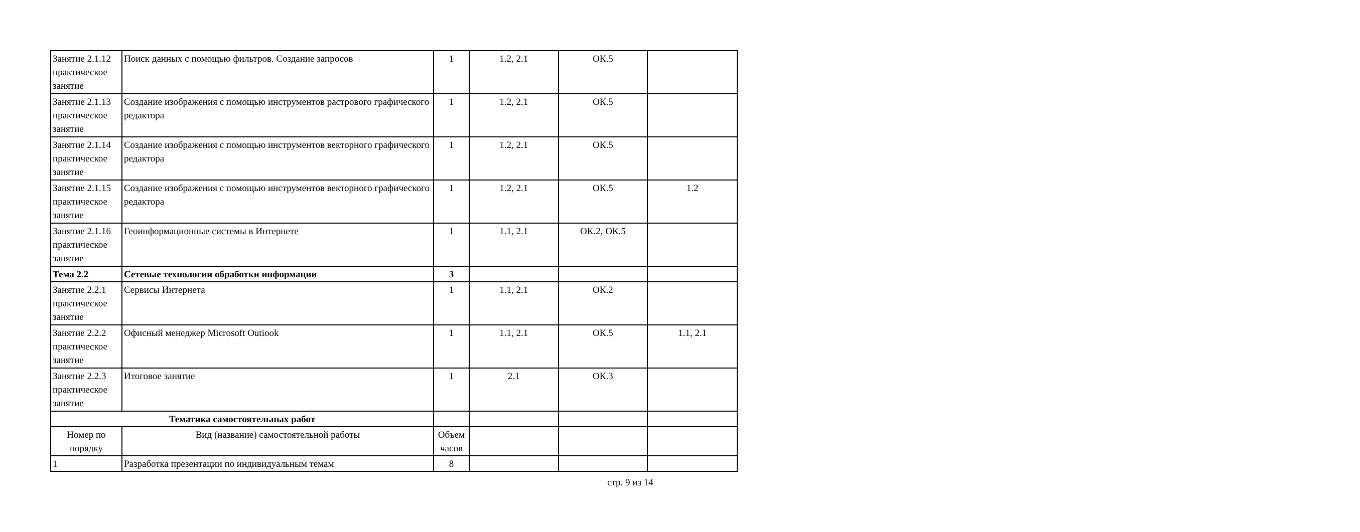| Занятие 2.1.12 практическое занятие | Поиск данных с помощью фильтров. Создание запросов | 1 | 1.2, 2.1 | ОК.5 | |
| Занятие 2.1.13 практическое занятие | Создание изображения с помощью инструментов растрового графического редактора | 1 | 1.2, 2.1 | ОК.5 | |
| Занятие 2.1.14 практическое занятие | Создание изображения с помощью инструментов векторного графического редактора | 1 | 1.2, 2.1 | ОК.5 | |
| Занятие 2.1.15 практическое занятие | Создание изображения с помощью инструментов векторного графического редактора | 1 | 1.2, 2.1 | ОК.5 | 1.2 |
| Занятие 2.1.16 практическое занятие | Геоинформационные системы в Интернете | 1 | 1.1, 2.1 | ОК.2, ОК.5 | |
| Тема 2.2 | Сетевые технологии обработки информации | 3 | | | |
| Занятие 2.2.1 практическое занятие | Сервисы Интернета | 1 | 1.1, 2.1 | ОК.2 | |
| Занятие 2.2.2 практическое занятие | Офисный менеджер Microsoft Outiook | 1 | 1.1, 2.1 | ОК.5 | 1.1, 2.1 |
| Занятие 2.2.3 практическое занятие | Итоговое занятие | 1 | 2.1 | ОК.3 | |
| Тематика самостоятельных работ | | | | | |
| Номер по порядку | Вид (название) самостоятельной работы | Объем часов | | | |
| 1 | Разработка презентации по индивидуальным темам | 8 | | | |
стр. 9 из 14